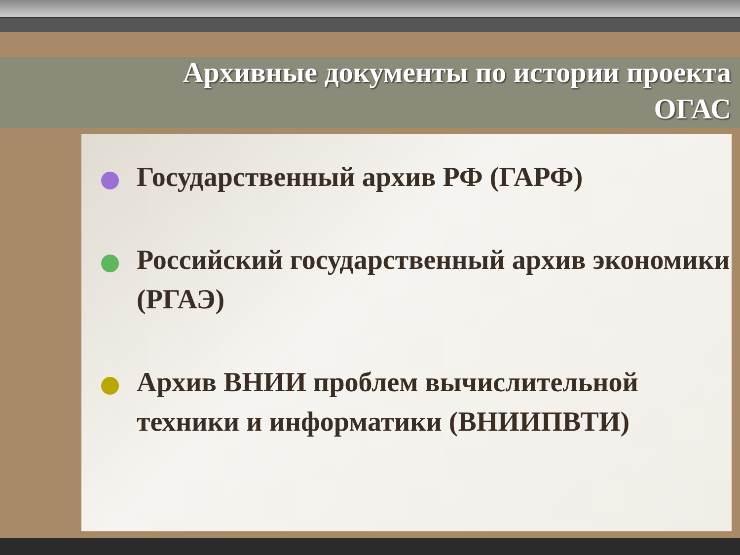Архивные документы по истории проекта
ОГАС
Государственный архив РФ (ГАРФ)
Российский государственный архив экономики (РГАЭ)
Архив ВНИИ проблем вычислительной техники и информатики (ВНИИПВТИ)